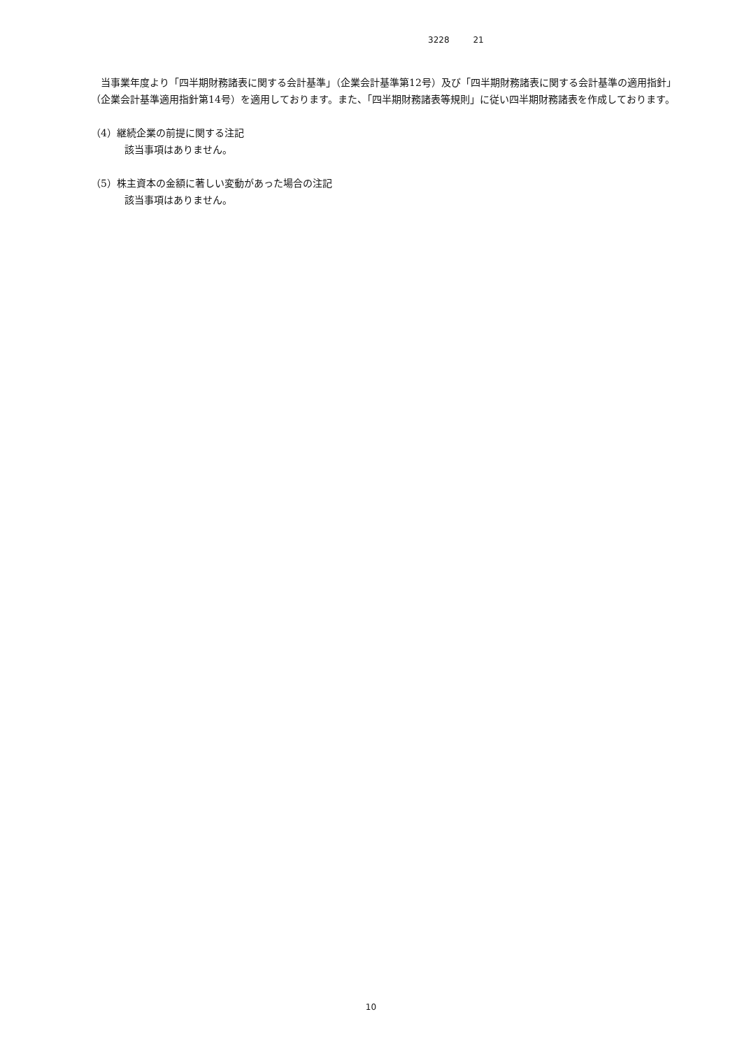3228 21
　当事業年度より「四半期財務諸表に関する会計基準」（企業会計基準第12号）及び「四半期財務諸表に関する会計基準の適用指針」（企業会計基準適用指針第14号）を適用しております。また、「四半期財務諸表等規則」に従い四半期財務諸表を作成しております。
（4）継続企業の前提に関する注記
該当事項はありません。
（5）株主資本の金額に著しい変動があった場合の注記
該当事項はありません。
10